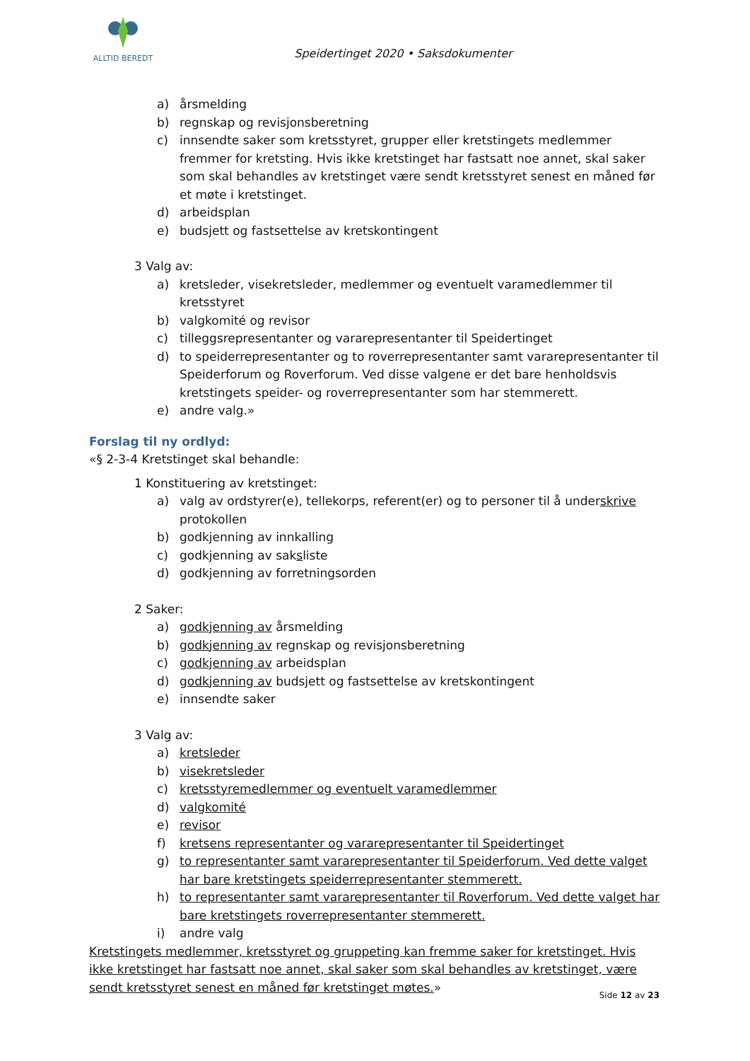ALLTID BEREDT
Speidertinget 2020 • Saksdokumenter
a) årsmelding
b) regnskap og revisjonsberetning
c) innsendte saker som kretsstyret, grupper eller kretstingets medlemmer fremmer for kretsting. Hvis ikke kretstinget har fastsatt noe annet, skal saker som skal behandles av kretstinget være sendt kretsstyret senest en måned før et møte i kretstinget.
d) arbeidsplan
e) budsjett og fastsettelse av kretskontingent
3 Valg av:
a) kretsleder, visekretsleder, medlemmer og eventuelt varamedlemmer til kretsstyret
b) valgkomité og revisor
c) tilleggsrepresentanter og vararepresentanter til Speidertinget
d) to speiderrepresentanter og to roverrepresentanter samt vararepresentanter til Speiderforum og Roverforum. Ved disse valgene er det bare henholdsvis kretstingets speider- og roverrepresentanter som har stemmerett.
e) andre valg.»
Forslag til ny ordlyd:
«§ 2-3-4 Kretstinget skal behandle:
1 Konstituering av kretstinget:
a) valg av ordstyrer(e), tellekorps, referent(er) og to personer til å underskrive protokollen
b) godkjenning av innkalling
c) godkjenning av saksliste
d) godkjenning av forretningsorden
2 Saker:
a) godkjenning av årsmelding
b) godkjenning av regnskap og revisjonsberetning
c) godkjenning av arbeidsplan
d) godkjenning av budsjett og fastsettelse av kretskontingent
e) innsendte saker
3 Valg av:
a) kretsleder
b) visekretsleder
c) kretsstyremedlemmer og eventuelt varamedlemmer
d) valgkomité
e) revisor
f) kretsens representanter og vararepresentanter til Speidertinget
g) to representanter samt vararepresentanter til Speiderforum. Ved dette valget har bare kretstingets speiderrepresentanter stemmerett.
h) to representanter samt vararepresentanter til Roverforum. Ved dette valget har bare kretstingets roverrepresentanter stemmerett.
i) andre valg
Kretstingets medlemmer, kretsstyret og gruppeting kan fremme saker for kretstinget. Hvis ikke kretstinget har fastsatt noe annet, skal saker som skal behandles av kretstinget, være sendt kretsstyret senest en måned før kretstinget møtes.»
Side 12 av 23